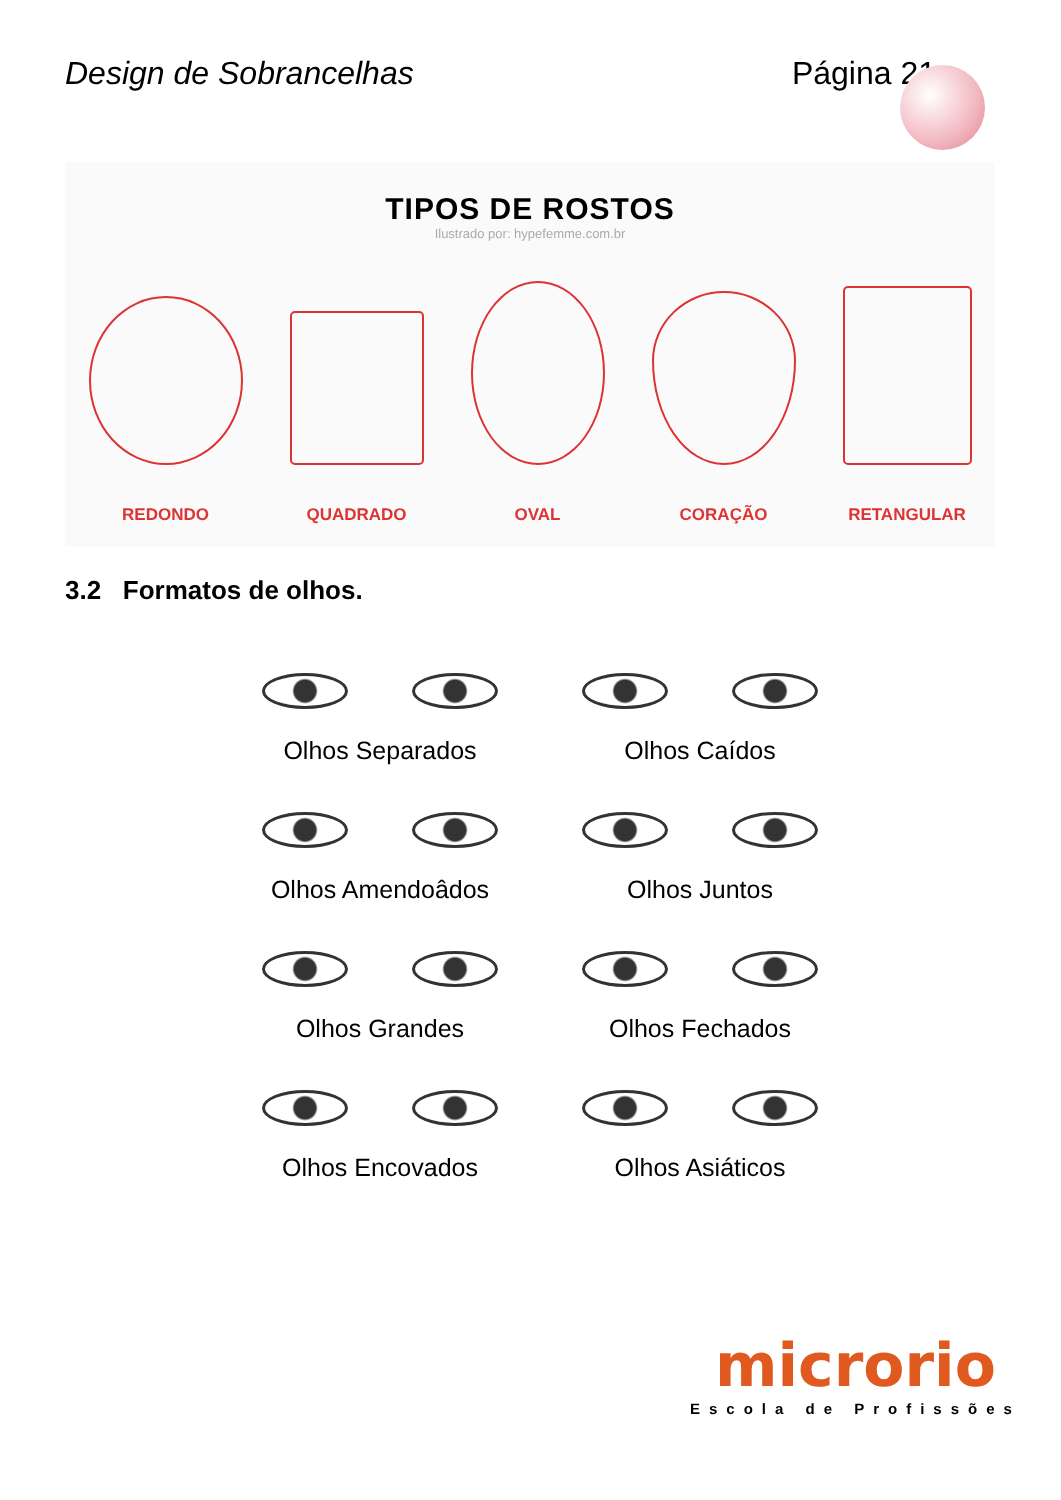Design de Sobrancelhas Página 21
TIPOS DE ROSTOS
Ilustrado por: hypefemme.com.br
REDONDO
QUADRADO
OVAL
CORAÇÃO
RETANGULAR
3.2 Formatos de olhos.
Olhos Separados
Olhos Caídos
Olhos Amendoâdos
Olhos Juntos
Olhos Grandes
Olhos Fechados
Olhos Encovados
Olhos Asiáticos
microrio
Escola de Profissões